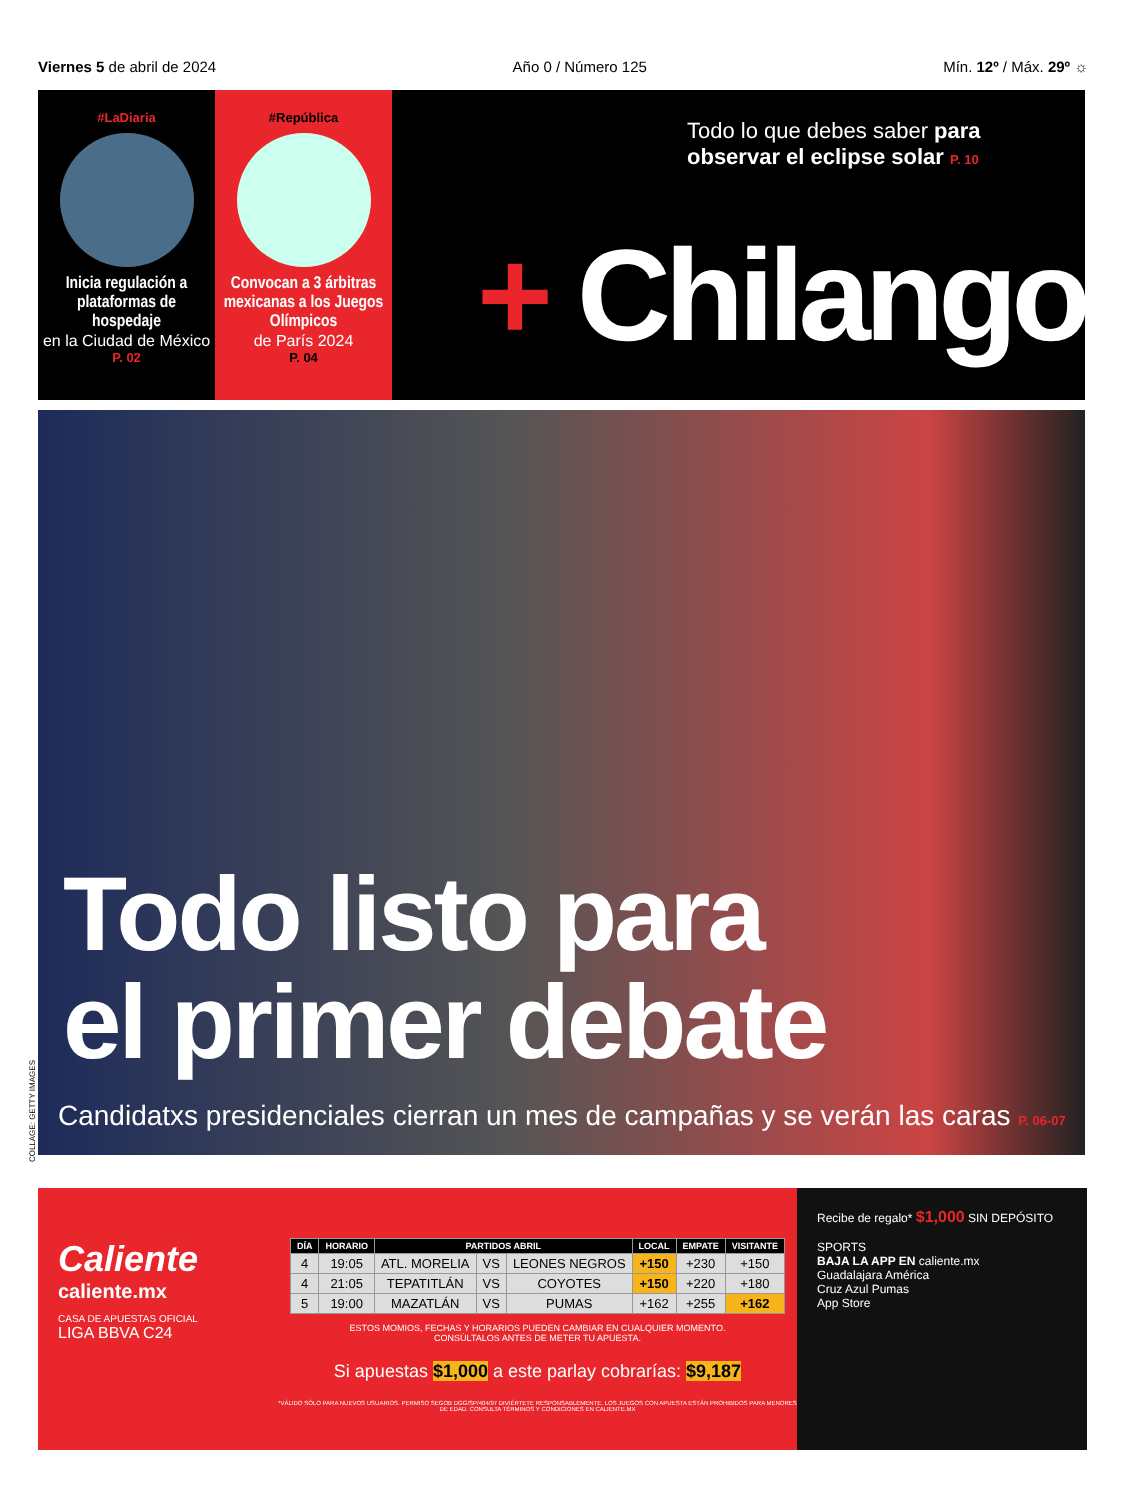Viernes 5 de abril de 2024 Año 0 / Número 125 Mín. 12º / Máx. 29º ☼
#LaDiaria
Inicia regulación a plataformas de hospedaje
en la Ciudad de México
P. 02
#República
Convocan a 3 árbitras mexicanas a los Juegos Olímpicos
de París 2024
P. 04
Todo lo que debes saber para observar el eclipse solar P. 10
+ Chilango
Todo listo para
el primer debate
Candidatxs presidenciales cierran un mes de campañas y se verán las caras P. 06-07
COLLAGE: GETTY IMAGES
Caliente
caliente.mx
CASA DE APUESTAS OFICIAL
LIGA BBVA C24
| DÍA | HORARIO | PARTIDOS ABRIL | | | LOCAL | EMPATE | VISITANTE |
| --- | --- | --- | --- | --- | --- | --- | --- |
| 4 | 19:05 | ATL. MORELIA | VS | LEONES NEGROS | +150 | +230 | +150 |
| 4 | 21:05 | TEPATITLÁN | VS | COYOTES | +150 | +220 | +180 |
| 5 | 19:00 | MAZATLÁN | VS | PUMAS | +162 | +255 | +162 |
ESTOS MOMIOS, FECHAS Y HORARIOS PUEDEN CAMBIAR EN CUALQUIER MOMENTO.
CONSÚLTALOS ANTES DE METER TU APUESTA.
Si apuestas $1,000 a este parlay cobrarías: $9,187
*VÁLIDO SÓLO PARA NUEVOS USUARIOS. PERMISO SEGOB DGG/SP/404/97 DIVIÉRTETE RESPONSABLEMENTE. LOS JUEGOS CON APUESTA ESTÁN PROHIBIDOS PARA MENORES DE EDAD. CONSULTA TÉRMINOS Y CONDICIONES EN CALIENTE.MX
Recibe de regalo* $1,000 SIN DEPÓSITO
SPORTS
BAJA LA APP EN caliente.mx
Guadalajara América
Cruz Azul Pumas
App Store